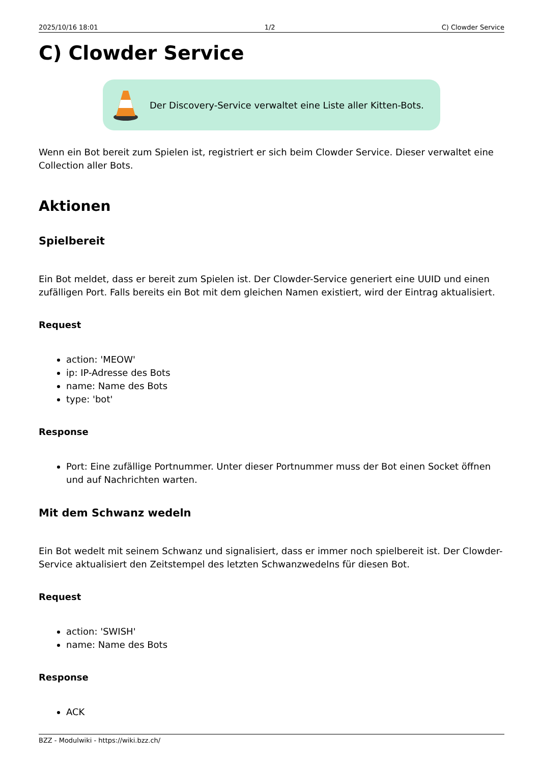2025/10/16 18:01 1/2 C) Clowder Service
C) Clowder Service
Der Discovery-Service verwaltet eine Liste aller Kitten-Bots.
Wenn ein Bot bereit zum Spielen ist, registriert er sich beim Clowder Service. Dieser verwaltet eine Collection aller Bots.
Aktionen
Spielbereit
Ein Bot meldet, dass er bereit zum Spielen ist. Der Clowder-Service generiert eine UUID und einen zufälligen Port. Falls bereits ein Bot mit dem gleichen Namen existiert, wird der Eintrag aktualisiert.
Request
action: 'MEOW'
ip: IP-Adresse des Bots
name: Name des Bots
type: 'bot'
Response
Port: Eine zufällige Portnummer. Unter dieser Portnummer muss der Bot einen Socket öffnen und auf Nachrichten warten.
Mit dem Schwanz wedeln
Ein Bot wedelt mit seinem Schwanz und signalisiert, dass er immer noch spielbereit ist. Der Clowder-Service aktualisiert den Zeitstempel des letzten Schwanzwedelns für diesen Bot.
Request
action: 'SWISH'
name: Name des Bots
Response
ACK
BZZ - Modulwiki - https://wiki.bzz.ch/